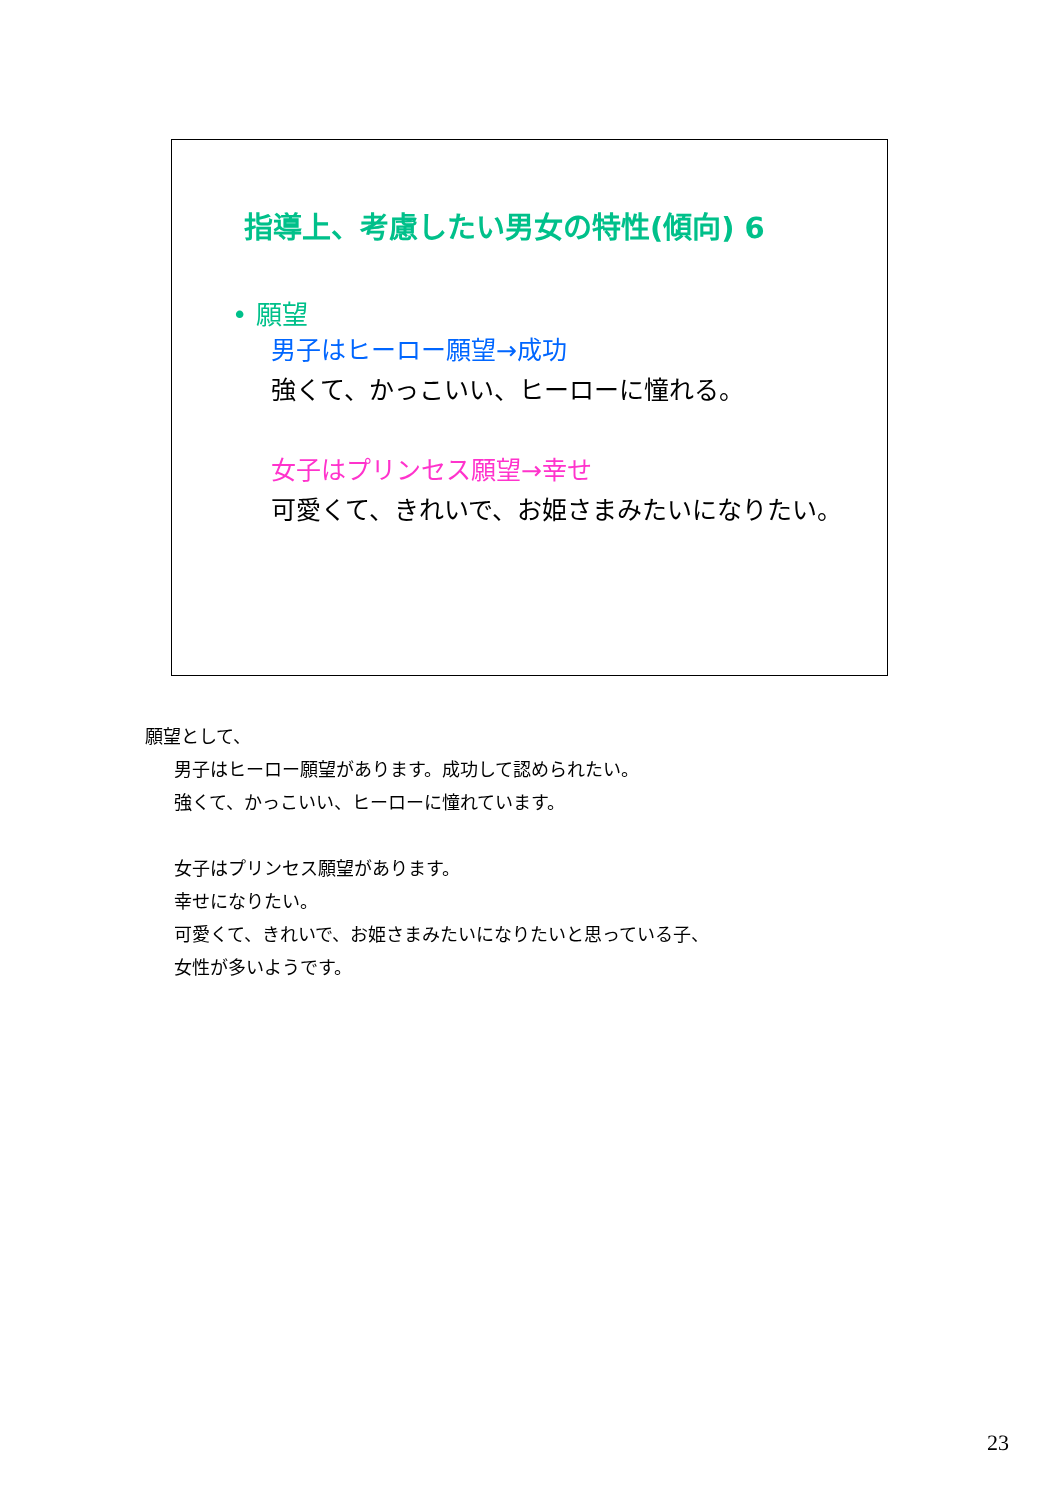指導上、考慮したい男女の特性(傾向) 6
• 願望
男子はヒーロー願望→成功
強くて、かっこいい、ヒーローに憧れる。
女子はプリンセス願望→幸せ
可愛くて、きれいで、お姫さまみたいになりたい。
願望として、
男子はヒーロー願望があります。成功して認められたい。
強くて、かっこいい、ヒーローに憧れています。
女子はプリンセス願望があります。
幸せになりたい。
可愛くて、きれいで、お姫さまみたいになりたいと思っている子、
女性が多いようです。
23